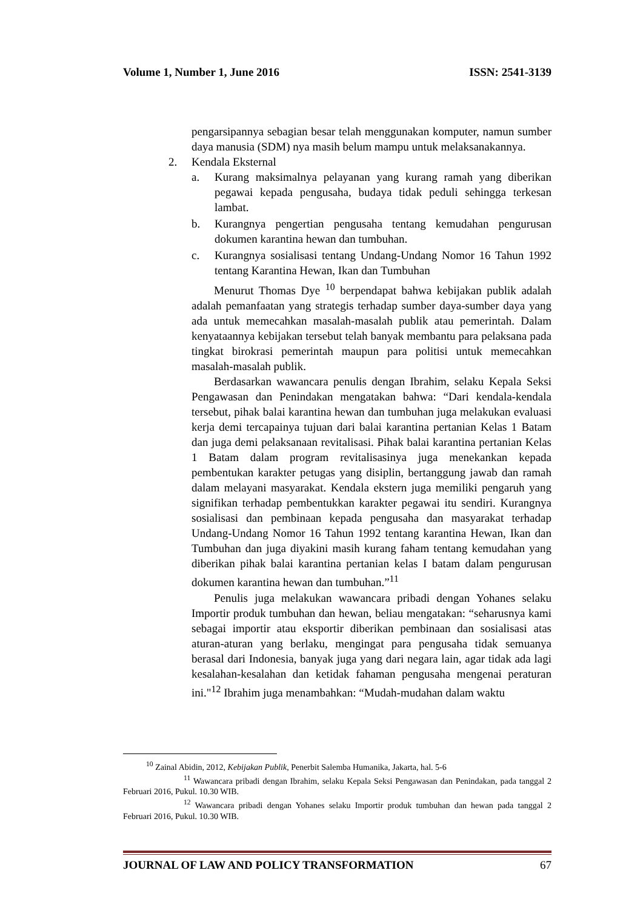Volume 1, Number 1, June 2016 ISSN: 2541-3139
pengarsipannya sebagian besar telah menggunakan komputer, namun sumber daya manusia (SDM) nya masih belum mampu untuk melaksanakannya.
2. Kendala Eksternal
a. Kurang maksimalnya pelayanan yang kurang ramah yang diberikan pegawai kepada pengusaha, budaya tidak peduli sehingga terkesan lambat.
b. Kurangnya pengertian pengusaha tentang kemudahan pengurusan dokumen karantina hewan dan tumbuhan.
c. Kurangnya sosialisasi tentang Undang-Undang Nomor 16 Tahun 1992 tentang Karantina Hewan, Ikan dan Tumbuhan
Menurut Thomas Dye <sup>10</sup> berpendapat bahwa kebijakan publik adalah adalah pemanfaatan yang strategis terhadap sumber daya-sumber daya yang ada untuk memecahkan masalah-masalah publik atau pemerintah. Dalam kenyataannya kebijakan tersebut telah banyak membantu para pelaksana pada tingkat birokrasi pemerintah maupun para politisi untuk memecahkan masalah-masalah publik.
Berdasarkan wawancara penulis dengan Ibrahim, selaku Kepala Seksi Pengawasan dan Penindakan mengatakan bahwa: “Dari kendala-kendala tersebut, pihak balai karantina hewan dan tumbuhan juga melakukan evaluasi kerja demi tercapainya tujuan dari balai karantina pertanian Kelas 1 Batam dan juga demi pelaksanaan revitalisasi. Pihak balai karantina pertanian Kelas 1 Batam dalam program revitalisasinya juga menekankan kepada pembentukan karakter petugas yang disiplin, bertanggung jawab dan ramah dalam melayani masyarakat. Kendala ekstern juga memiliki pengaruh yang signifikan terhadap pembentukkan karakter pegawai itu sendiri. Kurangnya sosialisasi dan pembinaan kepada pengusaha dan masyarakat terhadap Undang-Undang Nomor 16 Tahun 1992 tentang karantina Hewan, Ikan dan Tumbuhan dan juga diyakini masih kurang faham tentang kemudahan yang diberikan pihak balai karantina pertanian kelas I batam dalam pengurusan dokumen karantina hewan dan tumbuhan.”<sup>11</sup>
Penulis juga melakukan wawancara pribadi dengan Yohanes selaku Importir produk tumbuhan dan hewan, beliau mengatakan: “seharusnya kami sebagai importir atau eksportir diberikan pembinaan dan sosialisasi atas aturan-aturan yang berlaku, mengingat para pengusaha tidak semuanya berasal dari Indonesia, banyak juga yang dari negara lain, agar tidak ada lagi kesalahan-kesalahan dan ketidak fahaman pengusaha mengenai peraturan ini."<sup>12</sup> Ibrahim juga menambahkan: “Mudah-mudahan dalam waktu
<sup>10</sup> Zainal Abidin, 2012, Kebijakan Publik, Penerbit Salemba Humanika, Jakarta, hal. 5-6
<sup>11</sup> Wawancara pribadi dengan Ibrahim, selaku Kepala Seksi Pengawasan dan Penindakan, pada tanggal 2 Februari 2016, Pukul. 10.30 WIB.
<sup>12</sup> Wawancara pribadi dengan Yohanes selaku Importir produk tumbuhan dan hewan pada tanggal 2 Februari 2016, Pukul. 10.30 WIB.
JOURNAL OF LAW AND POLICY TRANSFORMATION 67